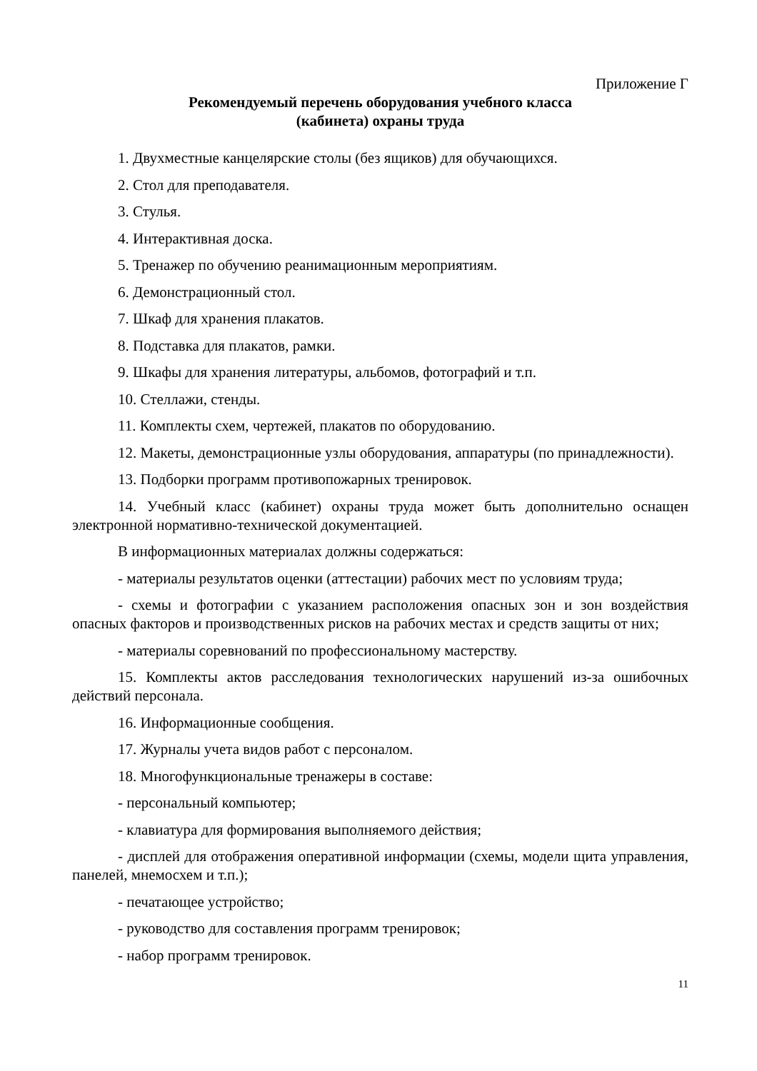Приложение Г
Рекомендуемый перечень оборудования учебного класса
(кабинета) охраны труда
1. Двухместные канцелярские столы (без ящиков) для обучающихся.
2. Стол для преподавателя.
3. Стулья.
4. Интерактивная доска.
5. Тренажер по обучению реанимационным мероприятиям.
6. Демонстрационный стол.
7. Шкаф для хранения плакатов.
8. Подставка для плакатов, рамки.
9. Шкафы для хранения литературы, альбомов, фотографий и т.п.
10. Стеллажи, стенды.
11. Комплекты схем, чертежей, плакатов по оборудованию.
12. Макеты, демонстрационные узлы оборудования, аппаратуры (по принадлежности).
13. Подборки программ противопожарных тренировок.
14. Учебный класс (кабинет) охраны труда может быть дополнительно оснащен электронной нормативно-технической документацией.
В информационных материалах должны содержаться:
- материалы результатов оценки (аттестации) рабочих мест по условиям труда;
- схемы и фотографии с указанием расположения опасных зон и зон воздействия опасных факторов и производственных рисков на рабочих местах и средств защиты от них;
- материалы соревнований по профессиональному мастерству.
15. Комплекты актов расследования технологических нарушений из-за ошибочных действий персонала.
16. Информационные сообщения.
17. Журналы учета видов работ с персоналом.
18. Многофункциональные тренажеры в составе:
- персональный компьютер;
- клавиатура для формирования выполняемого действия;
- дисплей для отображения оперативной информации (схемы, модели щита управления, панелей, мнемосхем и т.п.);
- печатающее устройство;
- руководство для составления программ тренировок;
- набор программ тренировок.
11